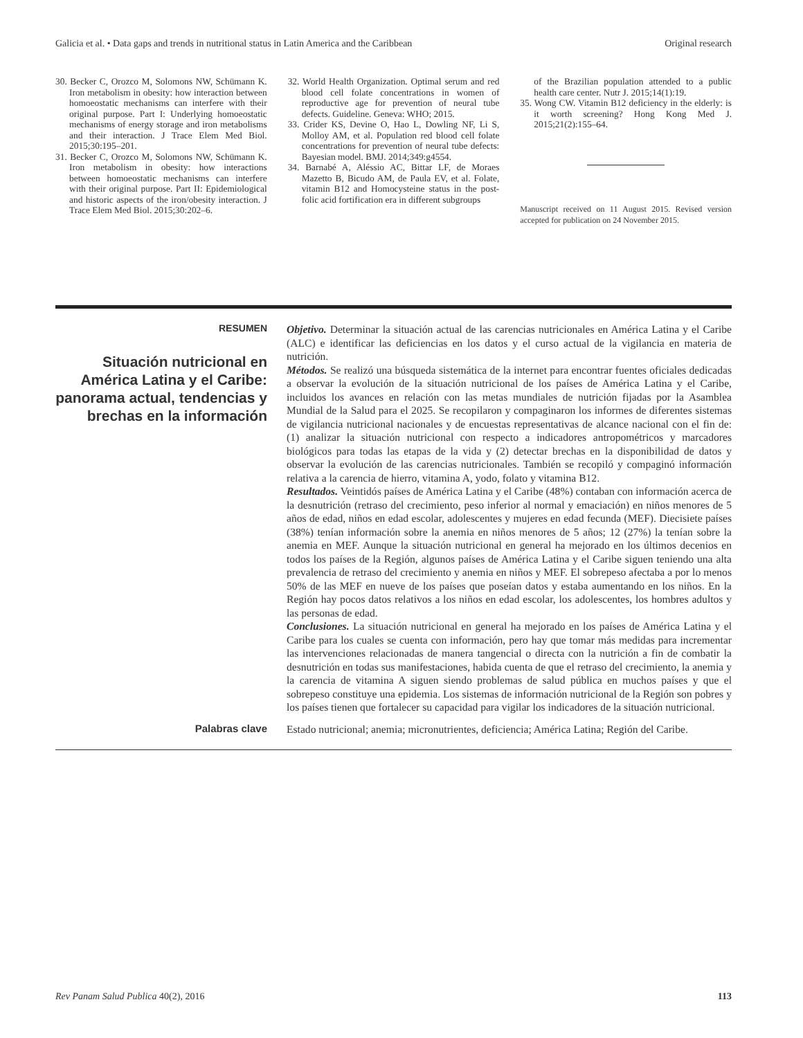Galicia et al. • Data gaps and trends in nutritional status in Latin America and the Caribbean Original research
30. Becker C, Orozco M, Solomons NW, Schümann K. Iron metabolism in obesity: how interaction between homoeostatic mechanisms can interfere with their original purpose. Part I: Underlying homoeostatic mechanisms of energy storage and iron metabolisms and their interaction. J Trace Elem Med Biol. 2015;30:195–201.
31. Becker C, Orozco M, Solomons NW, Schümann K. Iron metabolism in obesity: how interactions between homoeostatic mechanisms can interfere with their original purpose. Part II: Epidemiological and historic aspects of the iron/obesity interaction. J Trace Elem Med Biol. 2015;30:202–6.
32. World Health Organization. Optimal serum and red blood cell folate concentrations in women of reproductive age for prevention of neural tube defects. Guideline. Geneva: WHO; 2015.
33. Crider KS, Devine O, Hao L, Dowling NF, Li S, Molloy AM, et al. Population red blood cell folate concentrations for prevention of neural tube defects: Bayesian model. BMJ. 2014;349:g4554.
34. Barnabé A, Aléssio AC, Bittar LF, de Moraes Mazetto B, Bicudo AM, de Paula EV, et al. Folate, vitamin B12 and Homocysteine status in the post-folic acid fortification era in different subgroups
of the Brazilian population attended to a public health care center. Nutr J. 2015;14(1):19.
35. Wong CW. Vitamin B12 deficiency in the elderly: is it worth screening? Hong Kong Med J. 2015;21(2):155–64.
Manuscript received on 11 August 2015. Revised version accepted for publication on 24 November 2015.
RESUMEN
Situación nutricional en América Latina y el Caribe: panorama actual, tendencias y brechas en la información
Objetivo. Determinar la situación actual de las carencias nutricionales en América Latina y el Caribe (ALC) e identificar las deficiencias en los datos y el curso actual de la vigilancia en materia de nutrición.
Métodos. Se realizó una búsqueda sistemática de la internet para encontrar fuentes oficiales dedicadas a observar la evolución de la situación nutricional de los países de América Latina y el Caribe, incluidos los avances en relación con las metas mundiales de nutrición fijadas por la Asamblea Mundial de la Salud para el 2025. Se recopilaron y compaginaron los informes de diferentes sistemas de vigilancia nutricional nacionales y de encuestas representativas de alcance nacional con el fin de: (1) analizar la situación nutricional con respecto a indicadores antropométricos y marcadores biológicos para todas las etapas de la vida y (2) detectar brechas en la disponibilidad de datos y observar la evolución de las carencias nutricionales. También se recopiló y compaginó información relativa a la carencia de hierro, vitamina A, yodo, folato y vitamina B12.
Resultados. Veintidós países de América Latina y el Caribe (48%) contaban con información acerca de la desnutrición (retraso del crecimiento, peso inferior al normal y emaciación) en niños menores de 5 años de edad, niños en edad escolar, adolescentes y mujeres en edad fecunda (MEF). Diecisiete países (38%) tenían información sobre la anemia en niños menores de 5 años; 12 (27%) la tenían sobre la anemia en MEF. Aunque la situación nutricional en general ha mejorado en los últimos decenios en todos los países de la Región, algunos países de América Latina y el Caribe siguen teniendo una alta prevalencia de retraso del crecimiento y anemia en niños y MEF. El sobrepeso afectaba a por lo menos 50% de las MEF en nueve de los países que poseían datos y estaba aumentando en los niños. En la Región hay pocos datos relativos a los niños en edad escolar, los adolescentes, los hombres adultos y las personas de edad.
Conclusiones. La situación nutricional en general ha mejorado en los países de América Latina y el Caribe para los cuales se cuenta con información, pero hay que tomar más medidas para incrementar las intervenciones relacionadas de manera tangencial o directa con la nutrición a fin de combatir la desnutrición en todas sus manifestaciones, habida cuenta de que el retraso del crecimiento, la anemia y la carencia de vitamina A siguen siendo problemas de salud pública en muchos países y que el sobrepeso constituye una epidemia. Los sistemas de información nutricional de la Región son pobres y los países tienen que fortalecer su capacidad para vigilar los indicadores de la situación nutricional.
Palabras clave
Estado nutricional; anemia; micronutrientes, deficiencia; América Latina; Región del Caribe.
Rev Panam Salud Publica 40(2), 2016 113